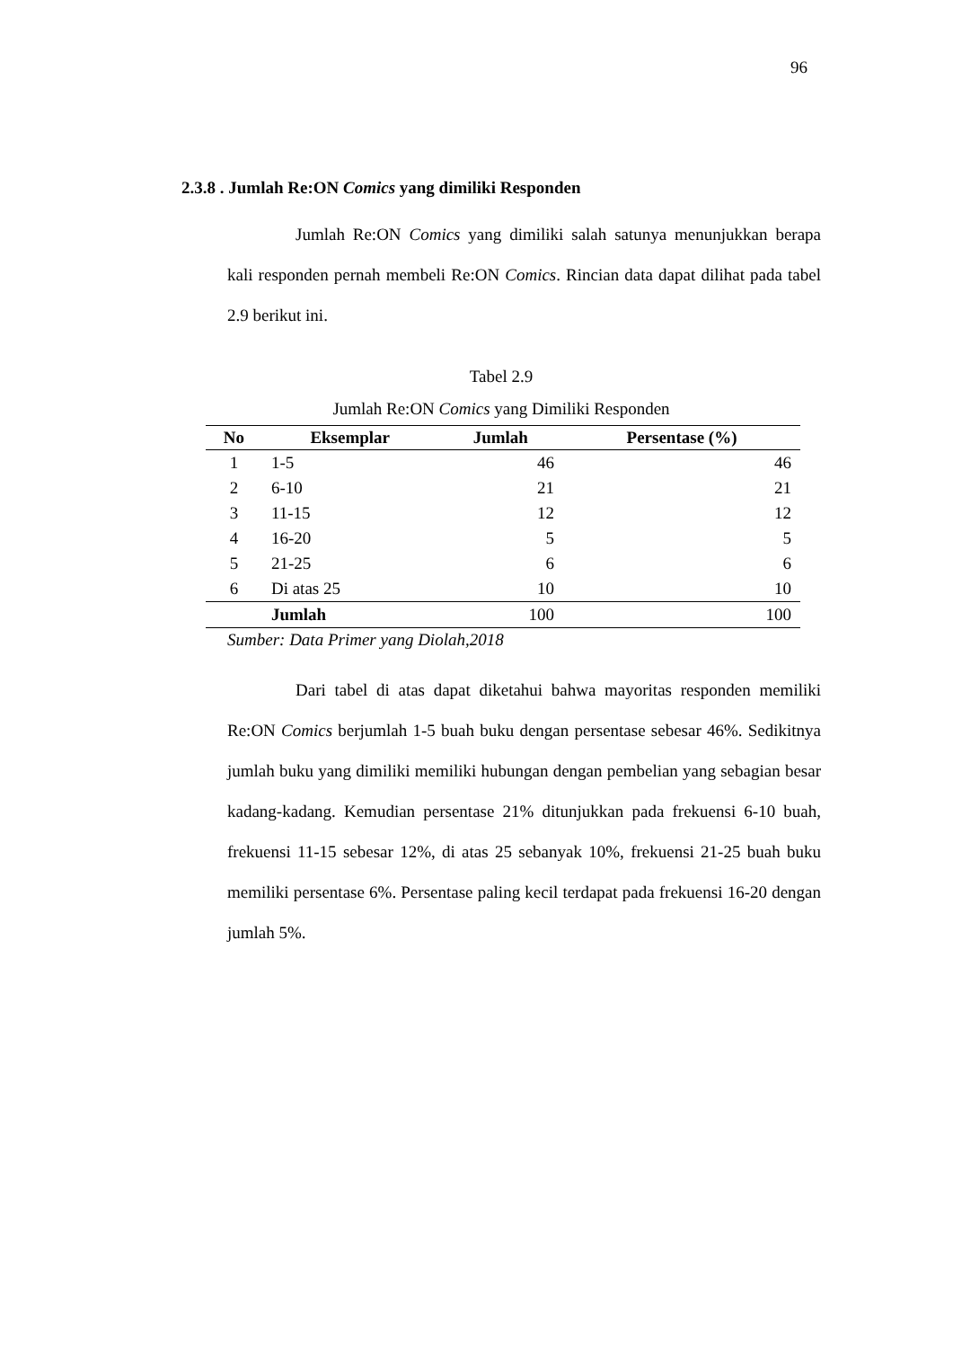96
2.3.8 . Jumlah Re:ON Comics yang dimiliki Responden
Jumlah Re:ON Comics yang dimiliki salah satunya menunjukkan berapa kali responden pernah membeli Re:ON Comics. Rincian data dapat dilihat pada tabel 2.9 berikut ini.
Tabel 2.9
Jumlah Re:ON Comics yang Dimiliki Responden
| No | Eksemplar | Jumlah | Persentase (%) |
| --- | --- | --- | --- |
| 1 | 1-5 | 46 | 46 |
| 2 | 6-10 | 21 | 21 |
| 3 | 11-15 | 12 | 12 |
| 4 | 16-20 | 5 | 5 |
| 5 | 21-25 | 6 | 6 |
| 6 | Di atas 25 | 10 | 10 |
| | Jumlah | 100 | 100 |
Sumber: Data Primer yang Diolah,2018
Dari tabel di atas dapat diketahui bahwa mayoritas responden memiliki Re:ON Comics berjumlah 1-5 buah buku dengan persentase sebesar 46%. Sedikitnya jumlah buku yang dimiliki memiliki hubungan dengan pembelian yang sebagian besar kadang-kadang. Kemudian persentase 21% ditunjukkan pada frekuensi 6-10 buah, frekuensi 11-15 sebesar 12%, di atas 25 sebanyak 10%, frekuensi 21-25 buah buku memiliki persentase 6%. Persentase paling kecil terdapat pada frekuensi 16-20 dengan jumlah 5%.